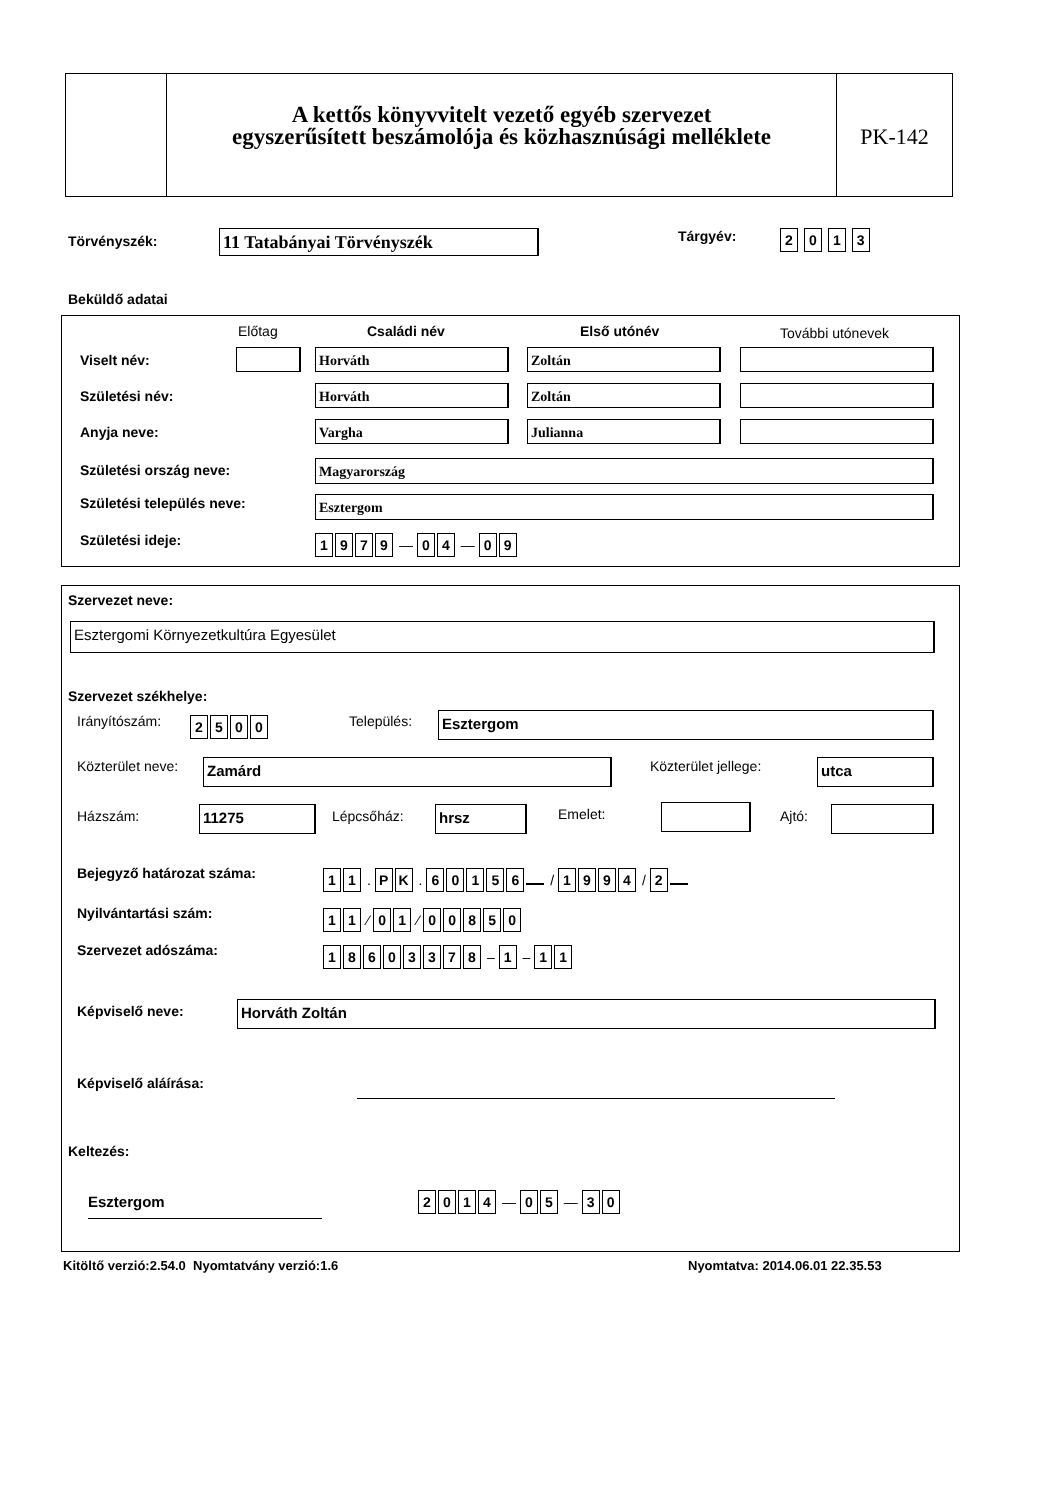A kettős könyvvitelt vezető egyéb szervezet
egyszerűsített beszámolója és közhasznúsági melléklete
PK-142
Törvényszék: 11 Tatabányai Törvényszék Tárgyév: 2 0 1 3
Beküldő adatai
Előtag Családi név Első utónév További utónevek
Viselt név: Horváth Zoltán
Születési név: Horváth Zoltán
Anyja neve: Vargha Julianna
Születési ország neve: Magyarország
Születési település neve: Esztergom
Születési ideje: 1979 — 04 — 09
Szervezet neve:
Esztergomi Környezetkultúra Egyesület
Szervezet székhelye:
Irányítószám: 2500 Település: Esztergom
Közterület neve: Zamárd Közterület jellege: utca
Házszám: 11275 Lépcsőház: hrsz Emelet: Ajtó:
Bejegyző határozat száma: 11 . PK . 60156 / 1994 / 2
Nyilvántartási szám: 11 ⁄ 01 ⁄ 00850
Szervezet adószáma: 18603378 – 1 – 11
Képviselő neve: Horváth Zoltán
Képviselő aláírása:
Keltezés:
Esztergom 2014 — 05 — 30
Kitöltő verzió:2.54.0 Nyomtatvány verzió:1.6
Nyomtatva: 2014.06.01 22.35.53